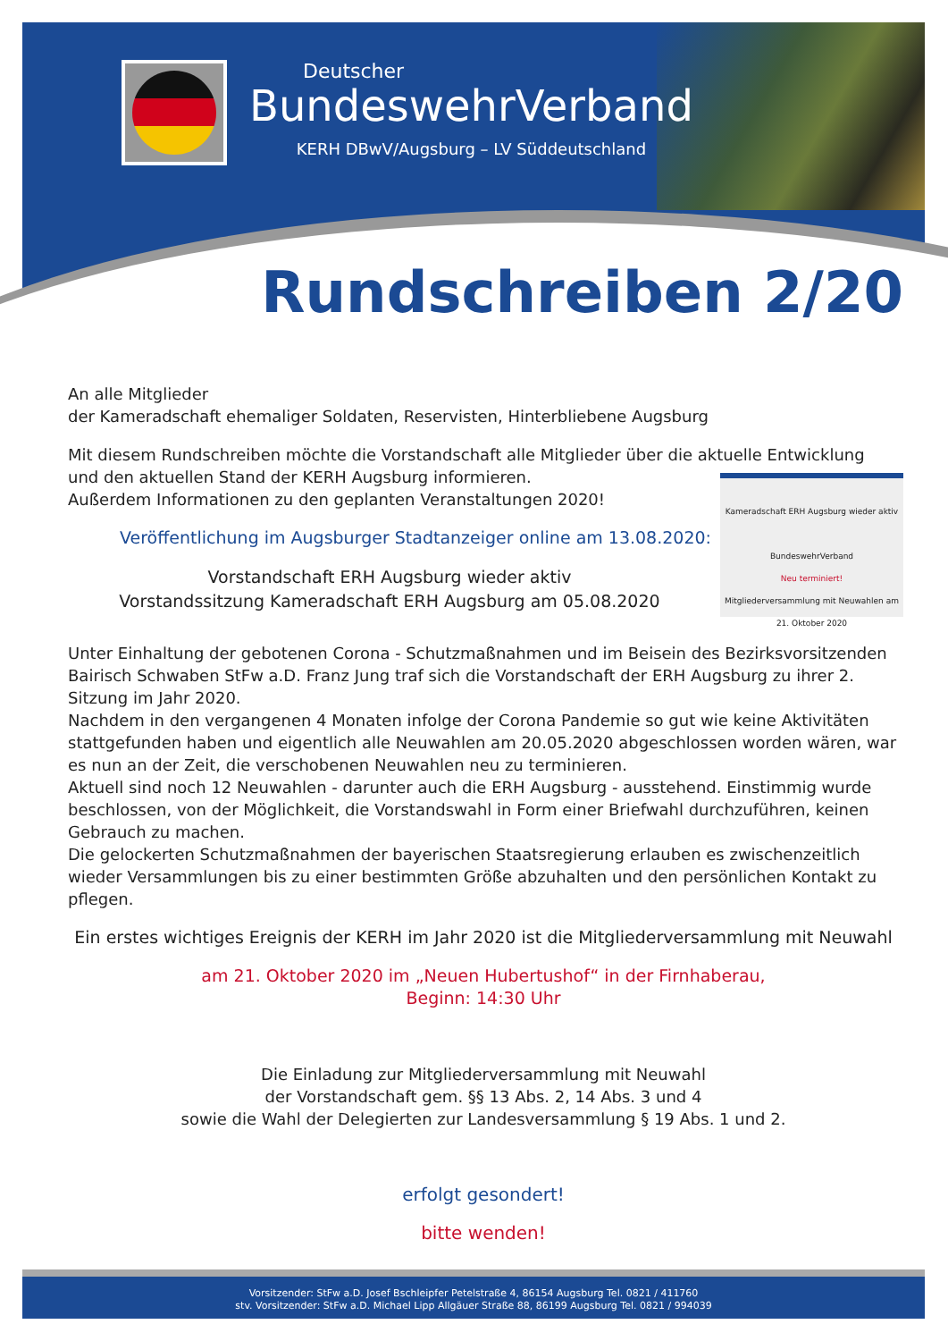Deutscher
BundeswehrVerband
KERH DBwV/Augsburg – LV Süddeutschland
Rundschreiben 2/20
An alle Mitglieder
der Kameradschaft ehemaliger Soldaten, Reservisten, Hinterbliebene Augsburg
Mit diesem Rundschreiben möchte die Vorstandschaft alle Mitglieder über die aktuelle Entwicklung und den aktuellen Stand der KERH Augsburg informieren.
Kameradschaft ERH Augsburg wieder aktiv
BundeswehrVerband
Neu terminiert!
Mitgliederversammlung mit Neuwahlen am 21. Oktober 2020
Außerdem Informationen zu den geplanten Veranstaltungen 2020!
Veröffentlichung im Augsburger Stadtanzeiger online am 13.08.2020:
Vorstandschaft ERH Augsburg wieder aktiv
Vorstandssitzung Kameradschaft ERH Augsburg am 05.08.2020
Unter Einhaltung der gebotenen Corona - Schutzmaßnahmen und im Beisein des Bezirksvorsitzenden Bairisch Schwaben StFw a.D. Franz Jung traf sich die Vorstandschaft der ERH Augsburg zu ihrer 2. Sitzung im Jahr 2020.
Nachdem in den vergangenen 4 Monaten infolge der Corona Pandemie so gut wie keine Aktivitäten stattgefunden haben und eigentlich alle Neuwahlen am 20.05.2020 abgeschlossen worden wären, war es nun an der Zeit, die verschobenen Neuwahlen neu zu terminieren.
Aktuell sind noch 12 Neuwahlen - darunter auch die ERH Augsburg - ausstehend. Einstimmig wurde beschlossen, von der Möglichkeit, die Vorstandswahl in Form einer Briefwahl durchzuführen, keinen Gebrauch zu machen.
Die gelockerten Schutzmaßnahmen der bayerischen Staatsregierung erlauben es zwischenzeitlich wieder Versammlungen bis zu einer bestimmten Größe abzuhalten und den persönlichen Kontakt zu pflegen.
Ein erstes wichtiges Ereignis der KERH im Jahr 2020 ist die Mitgliederversammlung mit Neuwahl
am 21. Oktober 2020 im „Neuen Hubertushof“ in der Firnhaberau,
Beginn: 14:30 Uhr
Die Einladung zur Mitgliederversammlung mit Neuwahl
der Vorstandschaft gem. §§ 13 Abs. 2, 14 Abs. 3 und 4
sowie die Wahl der Delegierten zur Landesversammlung § 19 Abs. 1 und 2.
erfolgt gesondert!
bitte wenden!
Vorsitzender: StFw a.D. Josef Bschleipfer Petelstraße 4, 86154 Augsburg Tel. 0821 / 411760
stv. Vorsitzender: StFw a.D. Michael Lipp Allgäuer Straße 88, 86199 Augsburg Tel. 0821 / 994039